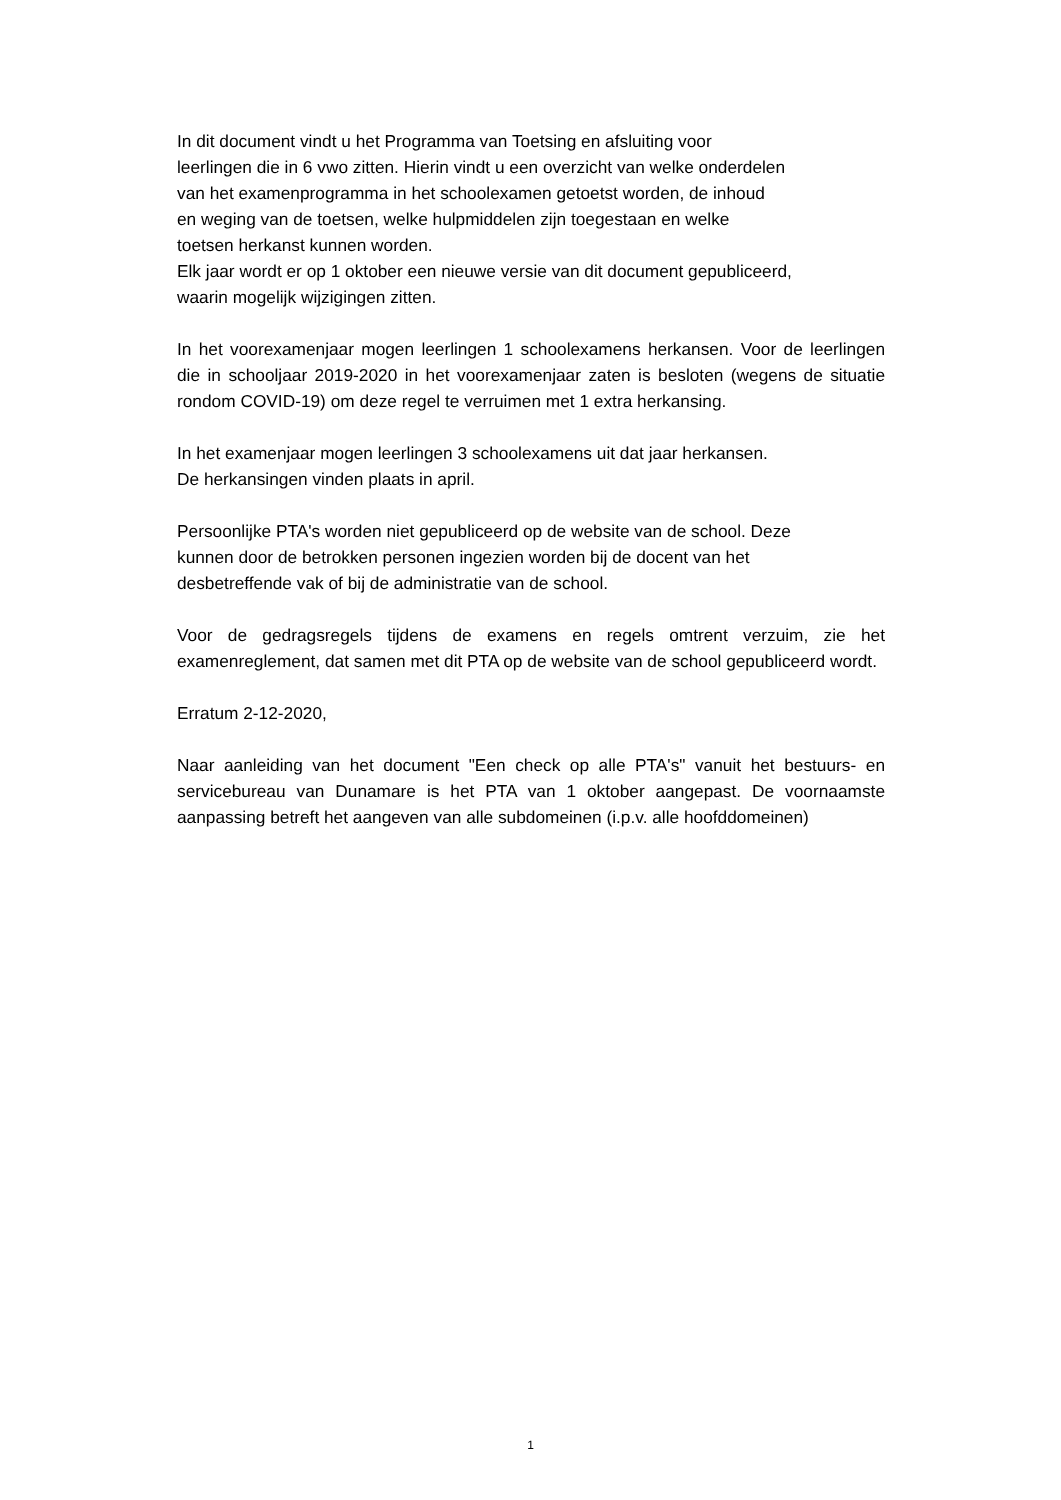In dit document vindt u het Programma van Toetsing en afsluiting voor
leerlingen die in 6 vwo zitten. Hierin vindt u een overzicht van welke onderdelen
van het examenprogramma in het schoolexamen getoetst worden, de inhoud
en weging van de toetsen, welke hulpmiddelen zijn toegestaan en welke
toetsen herkanst kunnen worden.
Elk jaar wordt er op 1 oktober een nieuwe versie van dit document gepubliceerd,
waarin mogelijk wijzigingen zitten.
In het voorexamenjaar mogen leerlingen 1 schoolexamens herkansen. Voor de leerlingen die in schooljaar 2019-2020 in het voorexamenjaar zaten is besloten (wegens de situatie rondom COVID-19) om deze regel te verruimen met 1 extra herkansing.
In het examenjaar mogen leerlingen 3 schoolexamens uit dat jaar herkansen.
De herkansingen vinden plaats in april.
Persoonlijke PTA's worden niet gepubliceerd op de website van de school. Deze
kunnen door de betrokken personen ingezien worden bij de docent van het
desbetreffende vak of bij de administratie van de school.
Voor de gedragsregels tijdens de examens en regels omtrent verzuim, zie het examenreglement, dat samen met dit PTA op de website van de school gepubliceerd wordt.
Erratum 2-12-2020,
Naar aanleiding van het document "Een check op alle PTA's" vanuit het bestuurs- en servicebureau van Dunamare is het PTA van 1 oktober aangepast. De voornaamste aanpassing betreft het aangeven van alle subdomeinen (i.p.v. alle hoofddomeinen)
1